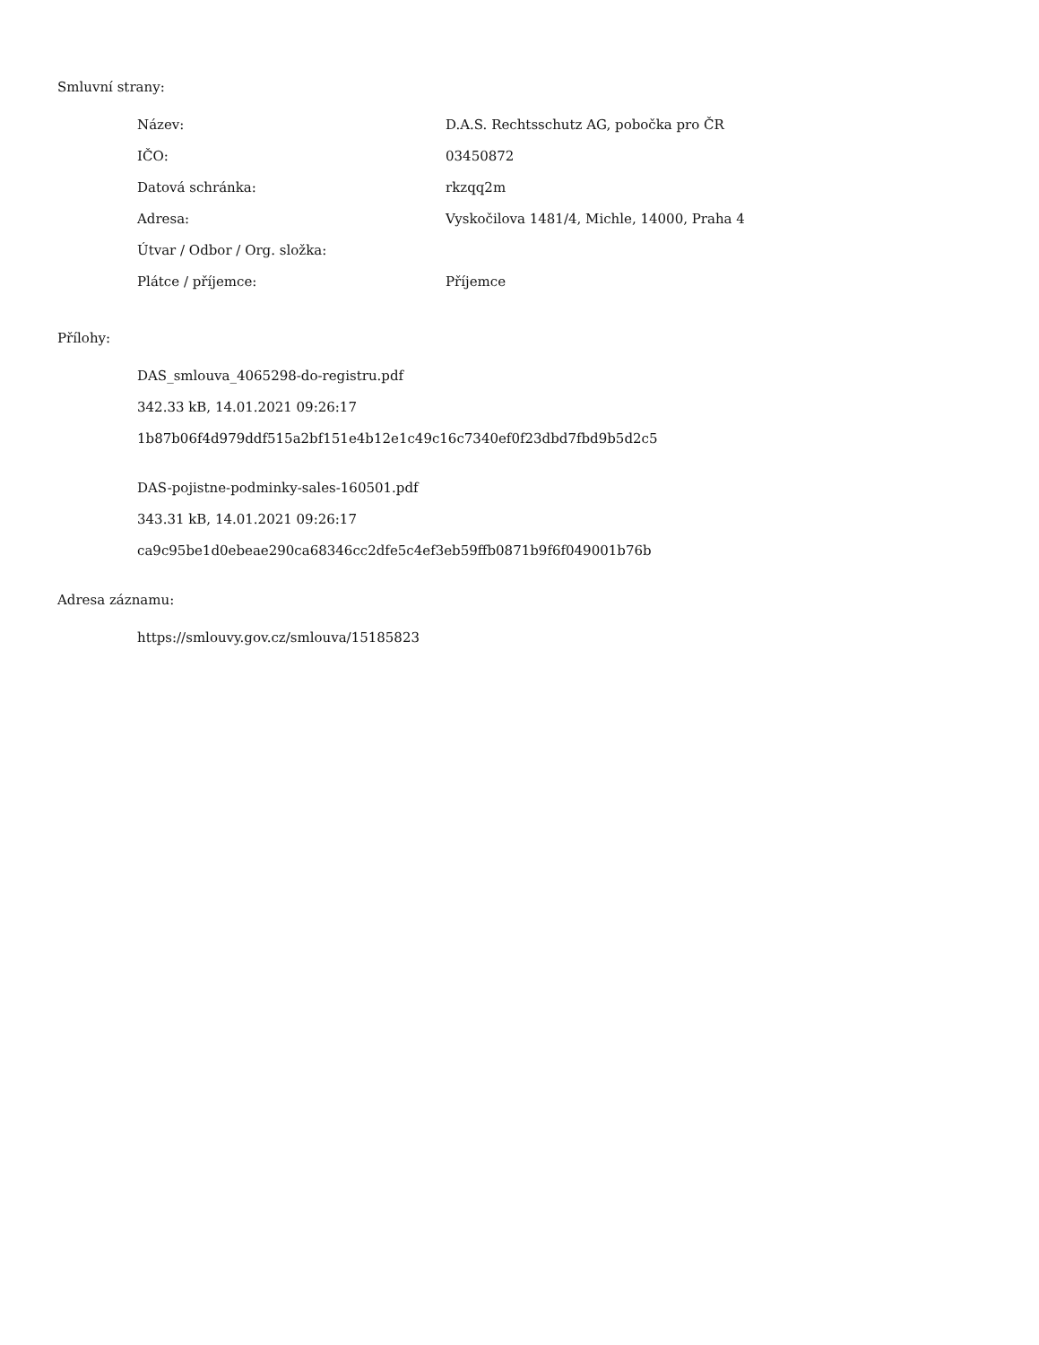Smluvní strany:
| Název: | D.A.S. Rechtsschutz AG, pobočka pro ČR |
| IČO: | 03450872 |
| Datová schránka: | rkzqq2m |
| Adresa: | Vyskočilova 1481/4, Michle, 14000, Praha 4 |
| Útvar / Odbor / Org. složka: | |
| Plátce / příjemce: | Příjemce |
Přílohy:
DAS_smlouva_4065298-do-registru.pdf
342.33 kB, 14.01.2021 09:26:17
1b87b06f4d979ddf515a2bf151e4b12e1c49c16c7340ef0f23dbd7fbd9b5d2c5
DAS-pojistne-podminky-sales-160501.pdf
343.31 kB, 14.01.2021 09:26:17
ca9c95be1d0ebeae290ca68346cc2dfe5c4ef3eb59ffb0871b9f6f049001b76b
Adresa záznamu:
https://smlouvy.gov.cz/smlouva/15185823